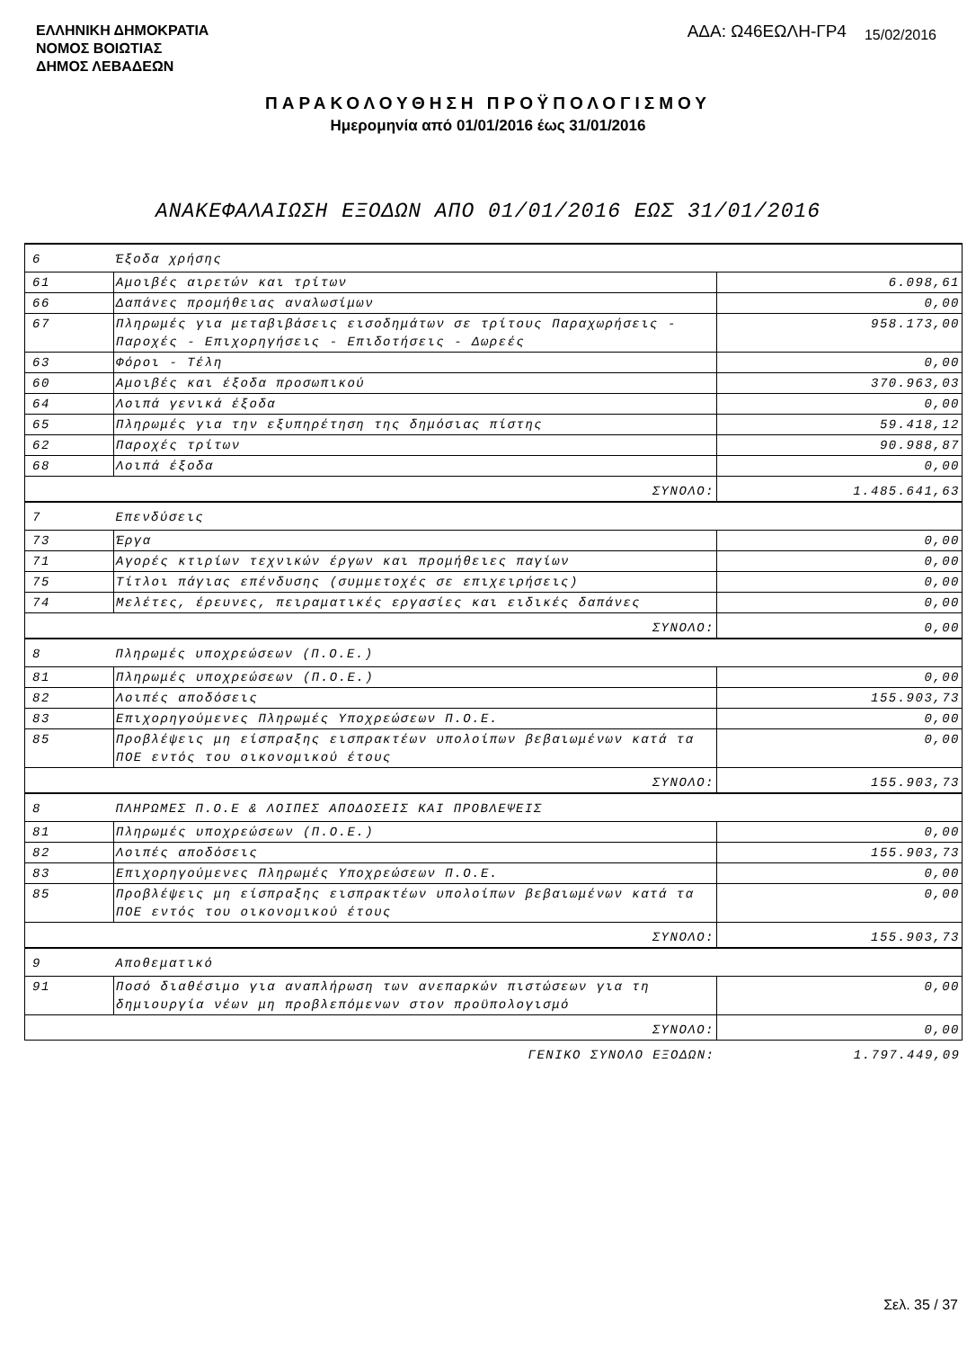ΕΛΛΗΝΙΚΗ ΔΗΜΟΚΡΑΤΙΑ
ΝΟΜΟΣ ΒΟΙΩΤΙΑΣ
ΔΗΜΟΣ ΛΕΒΑΔΕΩΝ
ΑΔΑ: Ω46ΕΩΛΗ-ΓΡ4
15/02/2016
ΠΑΡΑΚΟΛΟΥΘΗΣΗ ΠΡΟΫΠΟΛΟΓΙΣΜΟΥ
Ημερομηνία από 01/01/2016 έως 31/01/2016
ΑΝΑΚΕΦΑΛΑΙΩΣΗ ΕΞΟΔΩΝ ΑΠΟ 01/01/2016 ΕΩΣ 31/01/2016
| 6 | Έξοδα χρήσης | |
| 61 | Αμοιβές αιρετών και τρίτων | 6.098,61 |
| 66 | Δαπάνες προμήθειας αναλωσίμων | 0,00 |
| 67 | Πληρωμές για μεταβιβάσεις εισοδημάτων σε τρίτους Παραχωρήσεις - Παροχές - Επιχορηγήσεις - Επιδοτήσεις - Δωρεές | 958.173,00 |
| 63 | Φόροι - Τέλη | 0,00 |
| 60 | Αμοιβές και έξοδα προσωπικού | 370.963,03 |
| 64 | Λοιπά γενικά έξοδα | 0,00 |
| 65 | Πληρωμές για την εξυπηρέτηση της δημόσιας πίστης | 59.418,12 |
| 62 | Παροχές τρίτων | 90.988,87 |
| 68 | Λοιπά έξοδα | 0,00 |
| ΣΥΝΟΛΟ: | | 1.485.641,63 |
| 7 | Επενδύσεις | |
| 73 | Έργα | 0,00 |
| 71 | Αγορές κτιρίων τεχνικών έργων και προμήθειες παγίων | 0,00 |
| 75 | Τίτλοι πάγιας επένδυσης (συμμετοχές σε επιχειρήσεις) | 0,00 |
| 74 | Μελέτες, έρευνες, πειραματικές εργασίες και ειδικές δαπάνες | 0,00 |
| ΣΥΝΟΛΟ: | | 0,00 |
| 8 | Πληρωμές υποχρεώσεων (Π.Ο.Ε.) | |
| 81 | Πληρωμές υποχρεώσεων (Π.Ο.Ε.) | 0,00 |
| 82 | Λοιπές αποδόσεις | 155.903,73 |
| 83 | Επιχορηγούμενες Πληρωμές Υποχρεώσεων Π.Ο.Ε. | 0,00 |
| 85 | Προβλέψεις μη είσπραξης εισπρακτέων υπολοίπων βεβαιωμένων κατά τα ΠΟΕ εντός του οικονομικού έτους | 0,00 |
| ΣΥΝΟΛΟ: | | 155.903,73 |
| 8 | ΠΛΗΡΩΜΕΣ Π.Ο.Ε & ΛΟΙΠΕΣ ΑΠΟΔΟΣΕΙΣ ΚΑΙ ΠΡΟΒΛΕΨΕΙΣ | |
| 81 | Πληρωμές υποχρεώσεων (Π.Ο.Ε.) | 0,00 |
| 82 | Λοιπές αποδόσεις | 155.903,73 |
| 83 | Επιχορηγούμενες Πληρωμές Υποχρεώσεων Π.Ο.Ε. | 0,00 |
| 85 | Προβλέψεις μη είσπραξης εισπρακτέων υπολοίπων βεβαιωμένων κατά τα ΠΟΕ εντός του οικονομικού έτους | 0,00 |
| ΣΥΝΟΛΟ: | | 155.903,73 |
| 9 | Αποθεματικό | |
| 91 | Ποσό διαθέσιμο για αναπλήρωση των ανεπαρκών πιστώσεων για τη δημιουργία νέων μη προβλεπόμενων στον προϋπολογισμό | 0,00 |
| ΣΥΝΟΛΟ: | | 0,00 |
| ΓΕΝΙΚΟ ΣΥΝΟΛΟ ΕΞΟΔΩΝ: | | 1.797.449,09 |
Σελ. 35 / 37